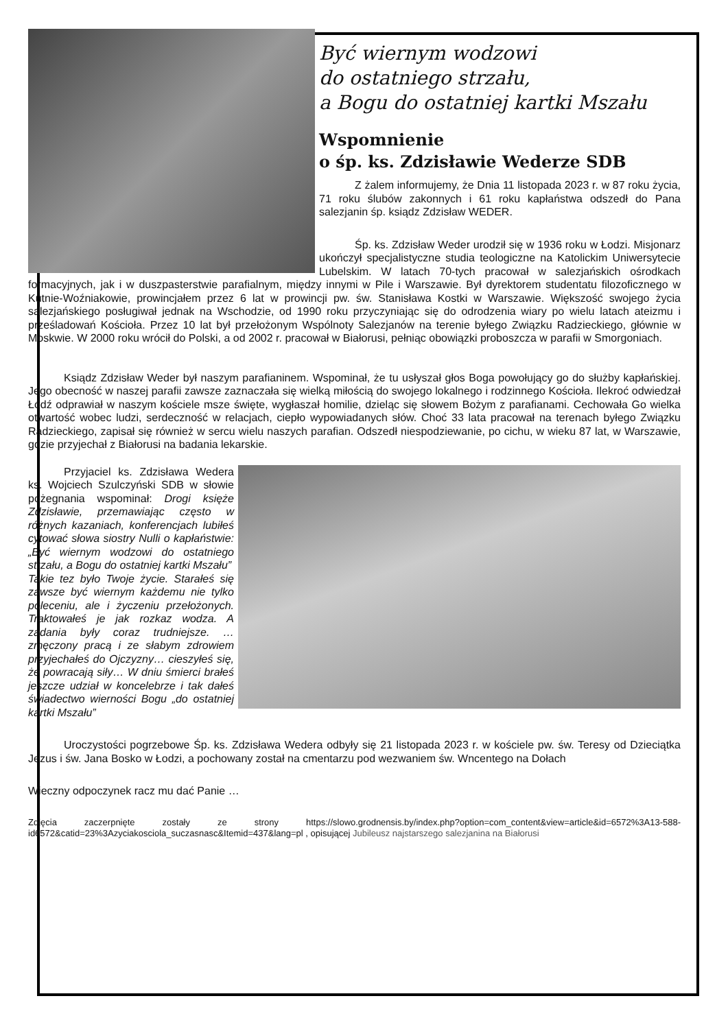Być wiernym wodzowi
do ostatniego strzału,
a Bogu do ostatniej kartki Mszału
Wspomnienie
o śp. ks. Zdzisławie Wederze SDB
Z żalem informujemy, że Dnia 11 listopada 2023 r. w 87 roku życia, 71 roku ślubów zakonnych i 61 roku kapłaństwa odszedł do Pana salezjanin śp. ksiądz Zdzisław WEDER.
Śp. ks. Zdzisław Weder urodził się w 1936 roku w Łodzi. Misjonarz ukończył specjalistyczne studia teologiczne na Katolickim Uniwersytecie Lubelskim. W latach 70-tych pracował w salezjańskich ośrodkach formacyjnych, jak i w duszpasterstwie parafialnym, między innymi w Pile i Warszawie. Był dyrektorem studentatu filozoficznego w Kutnie-Woźniakowie, prowincjałem przez 6 lat w prowincji pw. św. Stanisława Kostki w Warszawie. Większość swojego życia salezjańskiego posługiwał jednak na Wschodzie, od 1990 roku przyczyniając się do odrodzenia wiary po wielu latach ateizmu i prześladowań Kościoła. Przez 10 lat był przełożonym Wspólnoty Salezjanów na terenie byłego Związku Radzieckiego, głównie w Moskwie. W 2000 roku wrócił do Polski, a od 2002 r. pracował w Białorusi, pełniąc obowiązki proboszcza w parafii w Smorgoniach.
Ksiądz Zdzisław Weder był naszym parafianinem. Wspominał, że tu usłyszał głos Boga powołujący go do służby kapłańskiej. Jego obecność w naszej parafii zawsze zaznaczała się wielką miłością do swojego lokalnego i rodzinnego Kościoła. Ilekroć odwiedzał Łódź odprawiał w naszym kościele msze święte, wygłaszał homilie, dzieląc się słowem Bożym z parafianami. Cechowała Go wielka otwartość wobec ludzi, serdeczność w relacjach, ciepło wypowiadanych słów. Choć 33 lata pracował na terenach byłego Związku Radzieckiego, zapisał się również w sercu wielu naszych parafian. Odszedł niespodziewanie, po cichu, w wieku 87 lat, w Warszawie, gdzie przyjechał z Białorusi na badania lekarskie.
Przyjaciel ks. Zdzisława Wedera ks. Wojciech Szulczyński SDB w słowie pożegnania wspominał: Drogi księże Zdzisławie, przemawiając często w różnych kazaniach, konferencjach lubiłeś cytować słowa siostry Nulli o kapłaństwie: „Być wiernym wodzowi do ostatniego strzału, a Bogu do ostatniej kartki Mszału”
Takie tez było Twoje życie. Starałeś się zawsze być wiernym każdemu nie tylko poleceniu, ale i życzeniu przełożonych. Traktowałeś je jak rozkaz wodza. A zadania były coraz trudniejsze. … zmęczony pracą i ze słabym zdrowiem przyjechałeś do Ojczyzny… cieszyłeś się, że powracają siły… W dniu śmierci brałeś jeszcze udział w koncelebrze i tak dałeś świadectwo wierności Bogu „do ostatniej kartki Mszału”
Uroczystości pogrzebowe Śp. ks. Zdzisława Wedera odbyły się 21 listopada 2023 r. w kościele pw. św. Teresy od Dzieciątka Jezus i św. Jana Bosko w Łodzi, a pochowany został na cmentarzu pod wezwaniem św. Wncentego na Dołach
Wieczny odpoczynek racz mu dać Panie …
Zdjęcia zaczerpnięte zostały ze strony https://slowo.grodnensis.by/index.php?option=com_content&view=article&id=6572%3A13-588-id6572&catid=23%3Azyciakosciola_suczasnasc&Itemid=437&lang=pl , opisującej Jubileusz najstarszego salezjanina na Białorusi